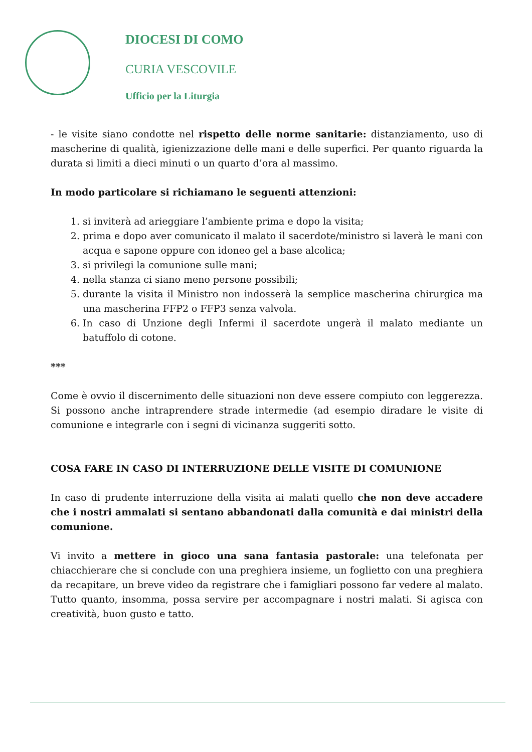DIOCESI DI COMO
CURIA VESCOVILE
Ufficio per la Liturgia
- le visite siano condotte nel rispetto delle norme sanitarie: distanziamento, uso di mascherine di qualità, igienizzazione delle mani e delle superfici. Per quanto riguarda la durata si limiti a dieci minuti o un quarto d’ora al massimo.
In modo particolare si richiamano le seguenti attenzioni:
1. si inviterà ad arieggiare l’ambiente prima e dopo la visita;
2. prima e dopo aver comunicato il malato il sacerdote/ministro si laverà le mani con acqua e sapone oppure con idoneo gel a base alcolica;
3. si privilegi la comunione sulle mani;
4. nella stanza ci siano meno persone possibili;
5. durante la visita il Ministro non indosserà la semplice mascherina chirurgica ma una mascherina FFP2 o FFP3 senza valvola.
6. In caso di Unzione degli Infermi il sacerdote ungerà il malato mediante un batuffolo di cotone.
***
Come è ovvio il discernimento delle situazioni non deve essere compiuto con leggerezza. Si possono anche intraprendere strade intermedie (ad esempio diradare le visite di comunione e integrarle con i segni di vicinanza suggeriti sotto.
COSA FARE IN CASO DI INTERRUZIONE DELLE VISITE DI COMUNIONE
In caso di prudente interruzione della visita ai malati quello che non deve accadere che i nostri ammalati si sentano abbandonati dalla comunità e dai ministri della comunione.
Vi invito a mettere in gioco una sana fantasia pastorale: una telefonata per chiacchierare che si conclude con una preghiera insieme, un foglietto con una preghiera da recapitare, un breve video da registrare che i famigliari possono far vedere al malato. Tutto quanto, insomma, possa servire per accompagnare i nostri malati. Si agisca con creatività, buon gusto e tatto.